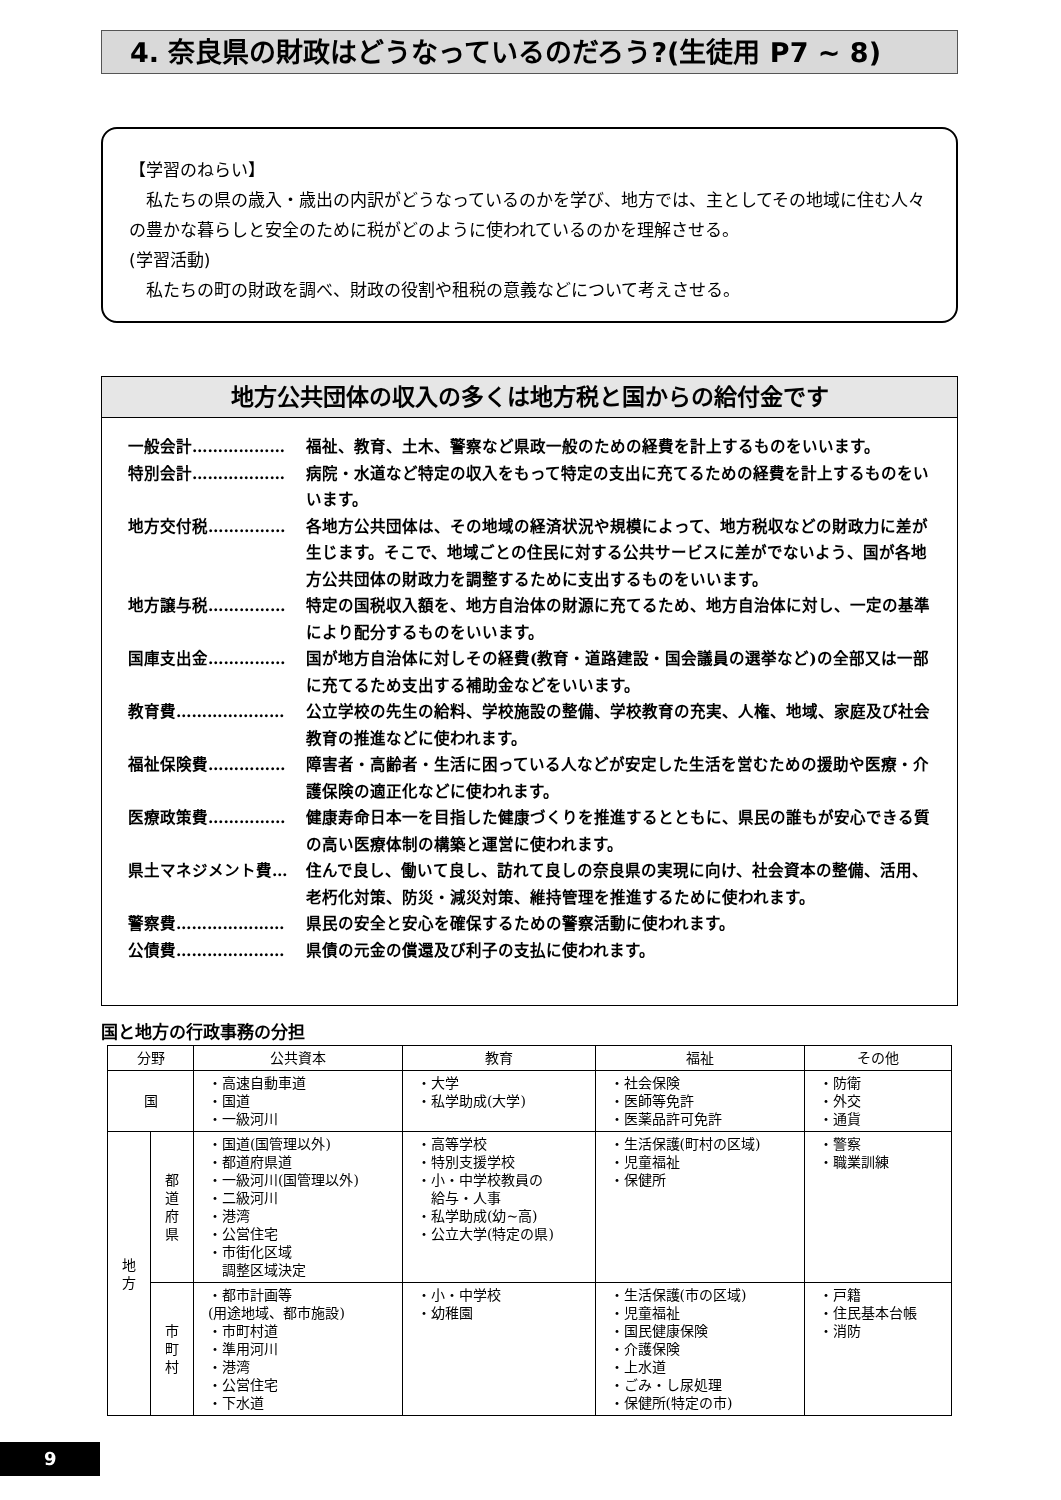4. 奈良県の財政はどうなっているのだろう?(生徒用 P7 ~ 8)
【学習のねらい】
　私たちの県の歳入・歳出の内訳がどうなっているのかを学び、地方では、主としてその地域に住む人々の豊かな暮らしと安全のために税がどのように使われているのかを理解させる。
(学習活動)
　私たちの町の財政を調べ、財政の役割や租税の意義などについて考えさせる。
地方公共団体の収入の多くは地方税と国からの給付金です
一般会計……………… 福祉、教育、土木、警察など県政一般のための経費を計上するものをいいます。
特別会計……………… 病院・水道など特定の収入をもって特定の支出に充てるための経費を計上するものをいいます。
地方交付税…………… 各地方公共団体は、その地域の経済状況や規模によって、地方税収などの財政力に差が生じます。そこで、地域ごとの住民に対する公共サービスに差がでないよう、国が各地方公共団体の財政力を調整するために支出するものをいいます。
地方譲与税…………… 特定の国税収入額を、地方自治体の財源に充てるため、地方自治体に対し、一定の基準により配分するものをいいます。
国庫支出金…………… 国が地方自治体に対しその経費(教育・道路建設・国会議員の選挙など)の全部又は一部に充てるため支出する補助金などをいいます。
教育費………………… 公立学校の先生の給料、学校施設の整備、学校教育の充実、人権、地域、家庭及び社会教育の推進などに使われます。
福祉保険費…………… 障害者・高齢者・生活に困っている人などが安定した生活を営むための援助や医療・介護保険の適正化などに使われます。
医療政策費…………… 健康寿命日本一を目指した健康づくりを推進するとともに、県民の誰もが安心できる質の高い医療体制の構築と運営に使われます。
県土マネジメント費… 住んで良し、働いて良し、訪れて良しの奈良県の実現に向け、社会資本の整備、活用、老朽化対策、防災・減災対策、維持管理を推進するために使われます。
警察費………………… 県民の安全と安心を確保するための警察活動に使われます。
公債費………………… 県債の元金の償還及び利子の支払に使われます。
国と地方の行政事務の分担
| 分野 | | 公共資本 | 教育 | 福祉 | その他 |
| --- | --- | --- | --- | --- | --- |
| 国 | | ・高速自動車道 ・国道 ・一級河川 | ・大学 ・私学助成(大学) | ・社会保険 ・医師等免許 ・医薬品許可免許 | ・防衛 ・外交 ・通貨 |
| 地 方 | 都 道 府 県 | ・国道(国管理以外) ・都道府県道 ・一級河川(国管理以外) ・二級河川 ・港湾 ・公営住宅 ・市街化区域 調整区域決定 | ・高等学校 ・特別支援学校 ・小・中学校教員の 給与・人事 ・私学助成(幼~高) ・公立大学(特定の県) | ・生活保護(町村の区域) ・児童福祉 ・保健所 | ・警察 ・職業訓練 |
| | 市 町 村 | ・都市計画等 (用途地域、都市施設) ・市町村道 ・準用河川 ・港湾 ・公営住宅 ・下水道 | ・小・中学校 ・幼稚園 | ・生活保護(市の区域) ・児童福祉 ・国民健康保険 ・介護保険 ・上水道 ・ごみ・し尿処理 ・保健所(特定の市) | ・戸籍 ・住民基本台帳 ・消防 |
9